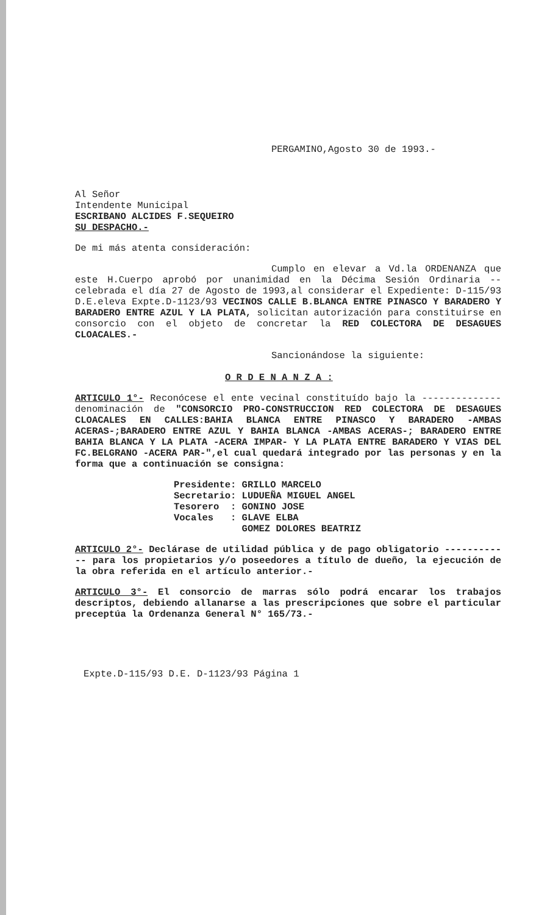PERGAMINO,Agosto 30 de 1993.-
Al Señor
Intendente Municipal
ESCRIBANO ALCIDES F.SEQUEIRO
SU DESPACHO.-
De mi más atenta consideración:
Cumplo en elevar a Vd.la ORDENANZA que este H.Cuerpo aprobó por unanimidad en la Décima Sesión Ordinaria -- celebrada el día 27 de Agosto de 1993,al considerar el Expediente: D-115/93 D.E.eleva Expte.D-1123/93 VECINOS CALLE B.BLANCA ENTRE PINASCO Y BARADERO Y BARADERO ENTRE AZUL Y LA PLATA, solicitan autorización para constituirse en consorcio con el objeto de concretar la RED COLECTORA DE DESAGUES CLOACALES.-
Sancionándose la siguiente:
O R D E N A N Z A :
ARTICULO 1°- Reconócese el ente vecinal constituído bajo la -------------- denominación de "CONSORCIO PRO-CONSTRUCCION RED COLECTORA DE DESAGUES CLOACALES EN CALLES:BAHIA BLANCA ENTRE PINASCO Y BARADERO -AMBAS ACERAS-;BARADERO ENTRE AZUL Y BAHIA BLANCA -AMBAS ACERAS-; BARADERO ENTRE BAHIA BLANCA Y LA PLATA -ACERA IMPAR- Y LA PLATA ENTRE BARADERO Y VIAS DEL FC.BELGRANO -ACERA PAR-",el cual quedará integrado por las personas y en la forma que a continuación se consigna:
Presidente: GRILLO MARCELO Secretario: LUDUEÑA MIGUEL ANGEL Tesorero : GONINO JOSE Vocales : GLAVE ELBA GOMEZ DOLORES BEATRIZ
ARTICULO 2°- Declárase de utilidad pública y de pago obligatorio ------------ para los propietarios y/o poseedores a título de dueño, la ejecución de la obra referida en el artículo anterior.-
ARTICULO 3°- El consorcio de marras sólo podrá encarar los trabajos descriptos, debiendo allanarse a las prescripciones que sobre el particular preceptúa la Ordenanza General N° 165/73.-
Expte.D-115/93 D.E. D-1123/93 Página 1